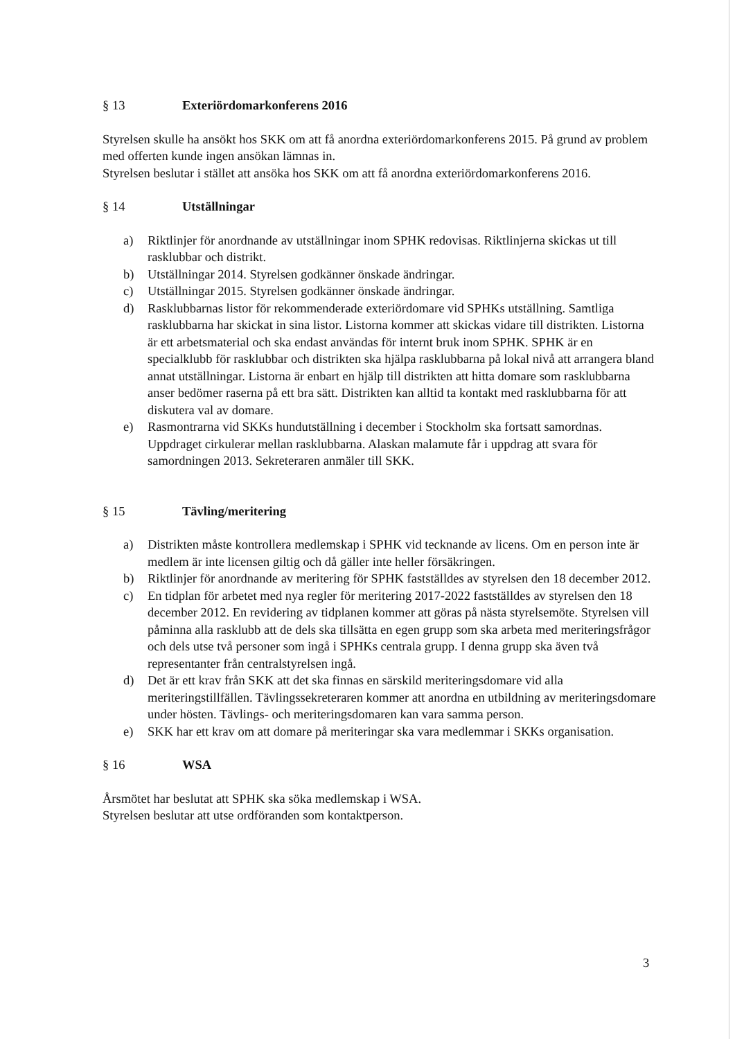§ 13 Exteriördomarkonferens 2016
Styrelsen skulle ha ansökt hos SKK om att få anordna exteriördomarkonferens 2015. På grund av problem med offerten kunde ingen ansökan lämnas in.
Styrelsen beslutar i stället att ansöka hos SKK om att få anordna exteriördomarkonferens 2016.
§ 14 Utställningar
a) Riktlinjer för anordnande av utställningar inom SPHK redovisas. Riktlinjerna skickas ut till rasklubbar och distrikt.
b) Utställningar 2014. Styrelsen godkänner önskade ändringar.
c) Utställningar 2015. Styrelsen godkänner önskade ändringar.
d) Rasklubbarnas listor för rekommenderade exteriördomare vid SPHKs utställning. Samtliga rasklubbarna har skickat in sina listor. Listorna kommer att skickas vidare till distrikten. Listorna är ett arbetsmaterial och ska endast användas för internt bruk inom SPHK. SPHK är en specialklubb för rasklubbar och distrikten ska hjälpa rasklubbarna på lokal nivå att arrangera bland annat utställningar. Listorna är enbart en hjälp till distrikten att hitta domare som rasklubbarna anser bedömer raserna på ett bra sätt. Distrikten kan alltid ta kontakt med rasklubbarna för att diskutera val av domare.
e) Rasmontrarna vid SKKs hundutställning i december i Stockholm ska fortsatt samordnas. Uppdraget cirkulerar mellan rasklubbarna. Alaskan malamute får i uppdrag att svara för samordningen 2013. Sekreteraren anmäler till SKK.
§ 15 Tävling/meritering
a) Distrikten måste kontrollera medlemskap i SPHK vid tecknande av licens. Om en person inte är medlem är inte licensen giltig och då gäller inte heller försäkringen.
b) Riktlinjer för anordnande av meritering för SPHK fastställdes av styrelsen den 18 december 2012.
c) En tidplan för arbetet med nya regler för meritering 2017-2022 fastställdes av styrelsen den 18 december 2012. En revidering av tidplanen kommer att göras på nästa styrelsemöte. Styrelsen vill påminna alla rasklubb att de dels ska tillsätta en egen grupp som ska arbeta med meriteringsfrågor och dels utse två personer som ingå i SPHKs centrala grupp. I denna grupp ska även två representanter från centralstyrelsen ingå.
d) Det är ett krav från SKK att det ska finnas en särskild meriteringsdomare vid alla meriteringstillfällen. Tävlingssekreteraren kommer att anordna en utbildning av meriteringsdomare under hösten. Tävlings- och meriteringsdomaren kan vara samma person.
e) SKK har ett krav om att domare på meriteringar ska vara medlemmar i SKKs organisation.
§ 16 WSA
Årsmötet har beslutat att SPHK ska söka medlemskap i WSA.
Styrelsen beslutar att utse ordföranden som kontaktperson.
3